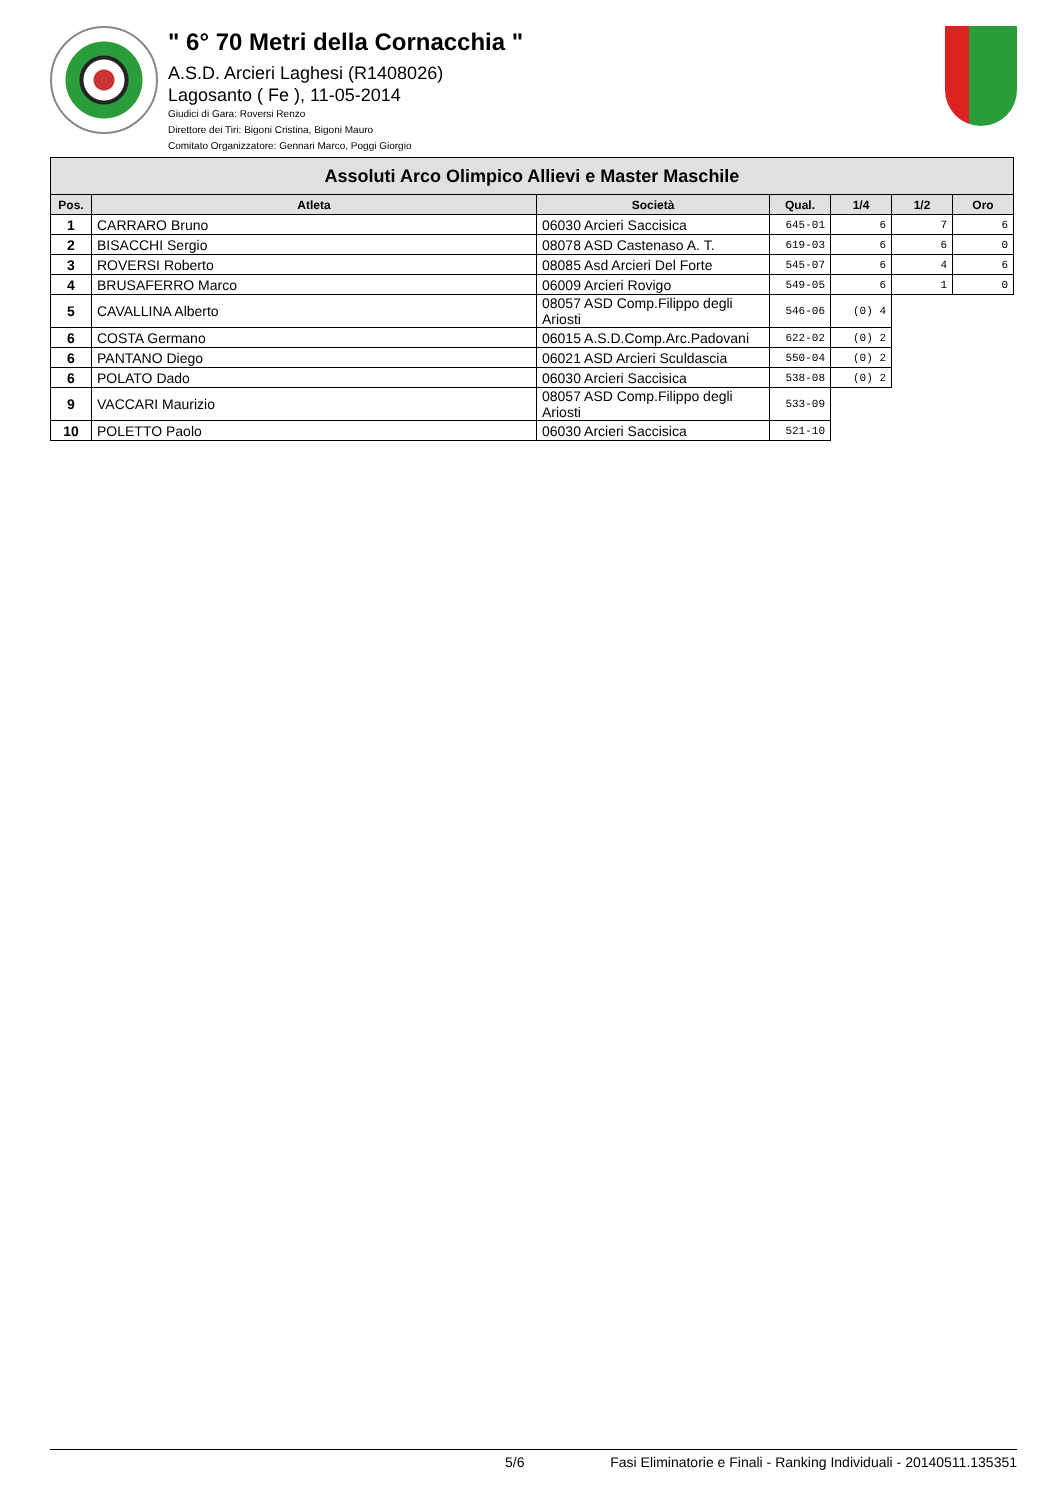" 6° 70 Metri della Cornacchia "
A.S.D. Arcieri Laghesi (R1408026)
Lagosanto ( Fe ), 11-05-2014
Giudici di Gara: Roversi Renzo
Direttore dei Tiri: Bigoni Cristina, Bigoni Mauro
Comitato Organizzatore: Gennari Marco, Poggi Giorgio
| Assoluti Arco Olimpico Allievi e Master Maschile | | | | | | |
| --- | --- | --- | --- | --- | --- | --- |
| Pos. | Atleta | Società | Qual. | 1/4 | 1/2 | Oro |
| 1 | CARRARO Bruno | 06030 Arcieri Saccisica | 645-01 | 6 | 7 | 6 |
| 2 | BISACCHI Sergio | 08078 ASD Castenaso A. T. | 619-03 | 6 | 6 | 0 |
| 3 | ROVERSI Roberto | 08085 Asd Arcieri Del Forte | 545-07 | 6 | 4 | 6 |
| 4 | BRUSAFERRO Marco | 06009 Arcieri Rovigo | 549-05 | 6 | 1 | 0 |
| 5 | CAVALLINA Alberto | 08057 ASD Comp.Filippo degli Ariosti | 546-06 | (0) 4 | | |
| 6 | COSTA Germano | 06015 A.S.D.Comp.Arc.Padovani | 622-02 | (0) 2 | | |
| 6 | PANTANO Diego | 06021 ASD Arcieri Sculdascia | 550-04 | (0) 2 | | |
| 6 | POLATO Dado | 06030 Arcieri Saccisica | 538-08 | (0) 2 | | |
| 9 | VACCARI Maurizio | 08057 ASD Comp.Filippo degli Ariosti | 533-09 | | | |
| 10 | POLETTO Paolo | 06030 Arcieri Saccisica | 521-10 | | | |
5/6 Fasi Eliminatorie e Finali - Ranking Individuali - 20140511.135351